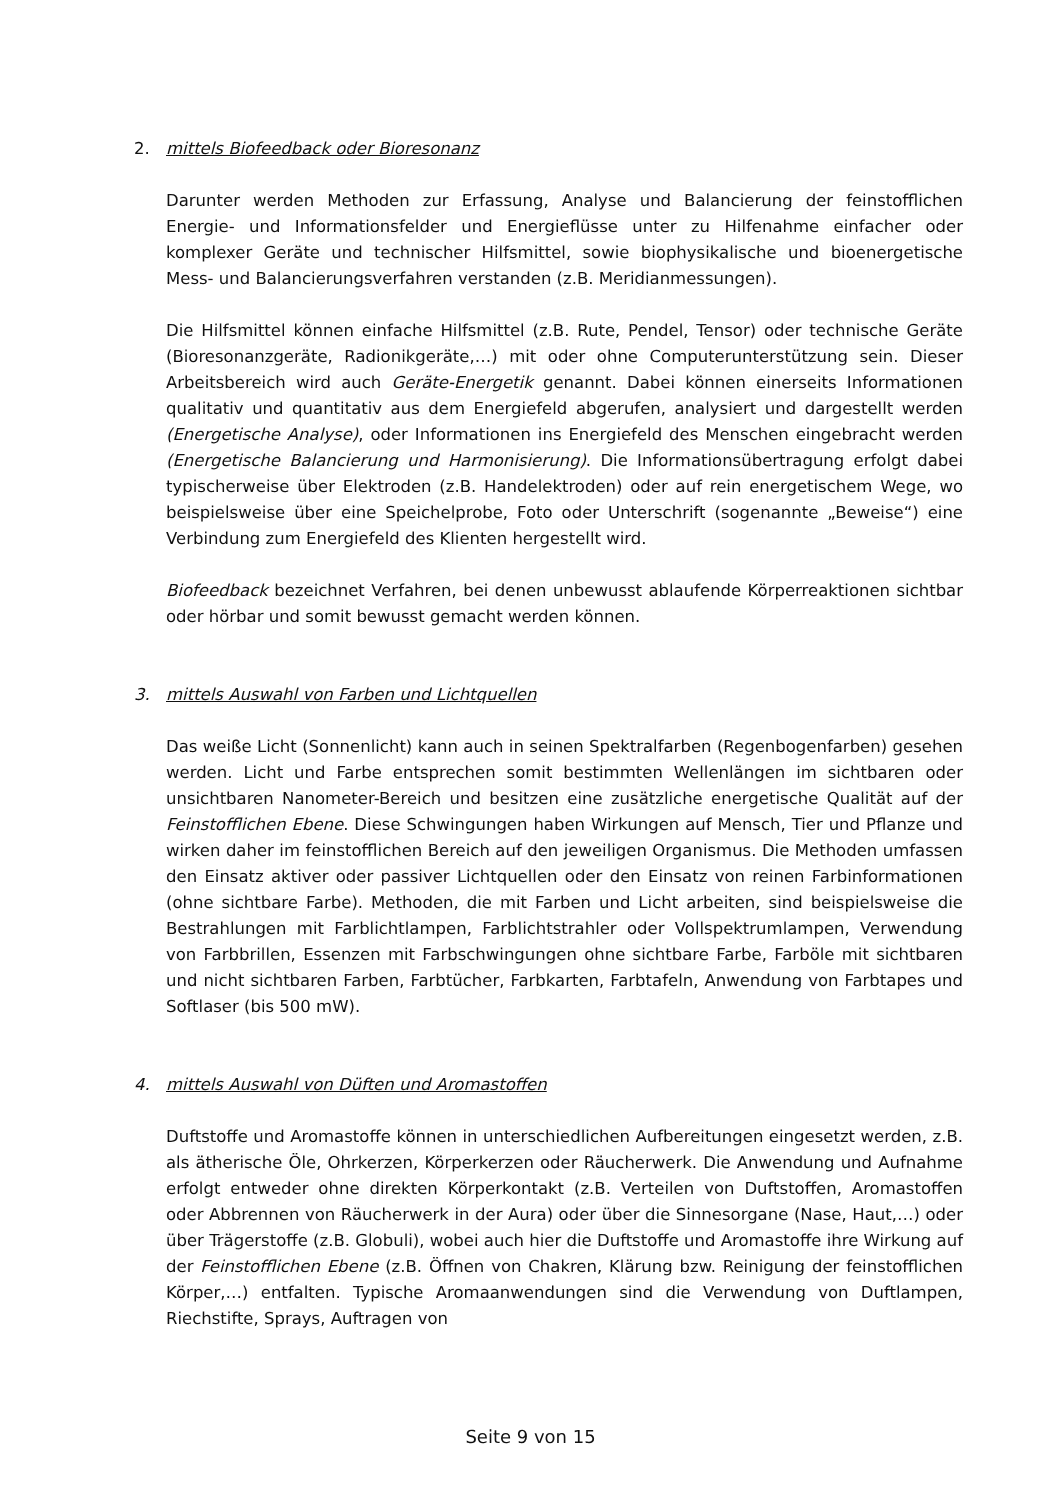2. mittels Biofeedback oder Bioresonanz
Darunter werden Methoden zur Erfassung, Analyse und Balancierung der feinstofflichen Energie- und Informationsfelder und Energieflüsse unter zu Hilfenahme einfacher oder komplexer Geräte und technischer Hilfsmittel, sowie biophysikalische und bioenergetische Mess- und Balancierungsverfahren verstanden (z.B. Meridianmessungen).
Die Hilfsmittel können einfache Hilfsmittel (z.B. Rute, Pendel, Tensor) oder technische Geräte (Bioresonanzgeräte, Radionikgeräte,…) mit oder ohne Computerunterstützung sein. Dieser Arbeitsbereich wird auch Geräte-Energetik genannt. Dabei können einerseits Informationen qualitativ und quantitativ aus dem Energiefeld abgerufen, analysiert und dargestellt werden (Energetische Analyse), oder Informationen ins Energiefeld des Menschen eingebracht werden (Energetische Balancierung und Harmonisierung). Die Informationsübertragung erfolgt dabei typischerweise über Elektroden (z.B. Handelektroden) oder auf rein energetischem Wege, wo beispielsweise über eine Speichelprobe, Foto oder Unterschrift (sogenannte „Beweise“) eine Verbindung zum Energiefeld des Klienten hergestellt wird.
Biofeedback bezeichnet Verfahren, bei denen unbewusst ablaufende Körperreaktionen sichtbar oder hörbar und somit bewusst gemacht werden können.
3. mittels Auswahl von Farben und Lichtquellen
Das weiße Licht (Sonnenlicht) kann auch in seinen Spektralfarben (Regenbogenfarben) gesehen werden. Licht und Farbe entsprechen somit bestimmten Wellenlängen im sichtbaren oder unsichtbaren Nanometer-Bereich und besitzen eine zusätzliche energetische Qualität auf der Feinstofflichen Ebene. Diese Schwingungen haben Wirkungen auf Mensch, Tier und Pflanze und wirken daher im feinstofflichen Bereich auf den jeweiligen Organismus. Die Methoden umfassen den Einsatz aktiver oder passiver Lichtquellen oder den Einsatz von reinen Farbinformationen (ohne sichtbare Farbe). Methoden, die mit Farben und Licht arbeiten, sind beispielsweise die Bestrahlungen mit Farblichtlampen, Farblichtstrahler oder Vollspektrumlampen, Verwendung von Farbbrillen, Essenzen mit Farbschwingungen ohne sichtbare Farbe, Farböle mit sichtbaren und nicht sichtbaren Farben, Farbtücher, Farbkarten, Farbtafeln, Anwendung von Farbtapes und Softlaser (bis 500 mW).
4. mittels Auswahl von Düften und Aromastoffen
Duftstoffe und Aromastoffe können in unterschiedlichen Aufbereitungen eingesetzt werden, z.B. als ätherische Öle, Ohrkerzen, Körperkerzen oder Räucherwerk. Die Anwendung und Aufnahme erfolgt entweder ohne direkten Körperkontakt (z.B. Verteilen von Duftstoffen, Aromastoffen oder Abbrennen von Räucherwerk in der Aura) oder über die Sinnesorgane (Nase, Haut,…) oder über Trägerstoffe (z.B. Globuli), wobei auch hier die Duftstoffe und Aromastoffe ihre Wirkung auf der Feinstofflichen Ebene (z.B. Öffnen von Chakren, Klärung bzw. Reinigung der feinstofflichen Körper,…) entfalten. Typische Aromaanwendungen sind die Verwendung von Duftlampen, Riechstifte, Sprays, Auftragen von
Seite 9 von 15